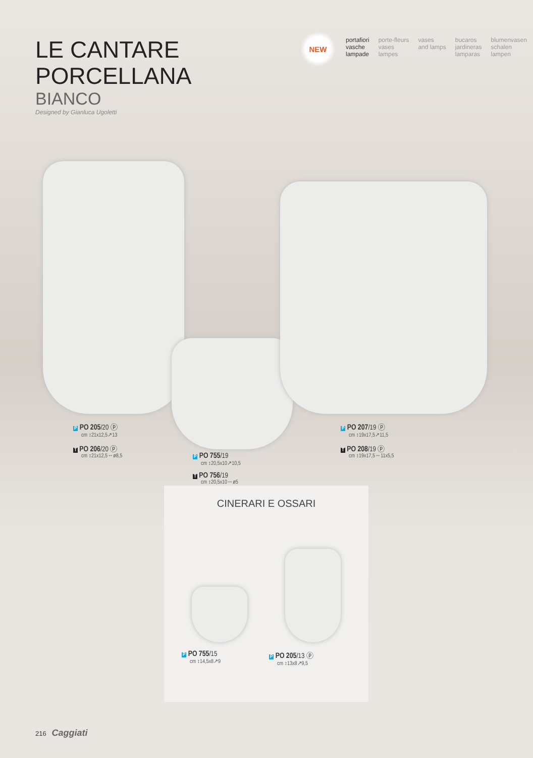LE CANTARE
PORCELLANA
BIANCO
Designed by Gianluca Ugoletti
NEW
portafiori
vasche
lampade
porte-fleurs
vases
lampes
vases
and lamps
bucaros
jardineras
lamparas
blumenvasen
schalen
lampen
P PO 205/20 ⓟ
cm ↕21x12,5↗13
T PO 206/20 ⓟ
cm ↕21x12,5↔ø8,5
P PO 755/19
cm ↕20,5x10↗10,5
T PO 756/19
cm ↕20,5x10↔ø5
P PO 207/19 ⓟ
cm ↕19x17,5↗11,5
T PO 208/19 ⓟ
cm ↕19x17,5↔11x5,5
CINERARI E OSSARI
P PO 755/15
cm ↕14,5x8↗9
P PO 205/13 ⓟ
cm ↕13x8↗9,5
216 Caggiati